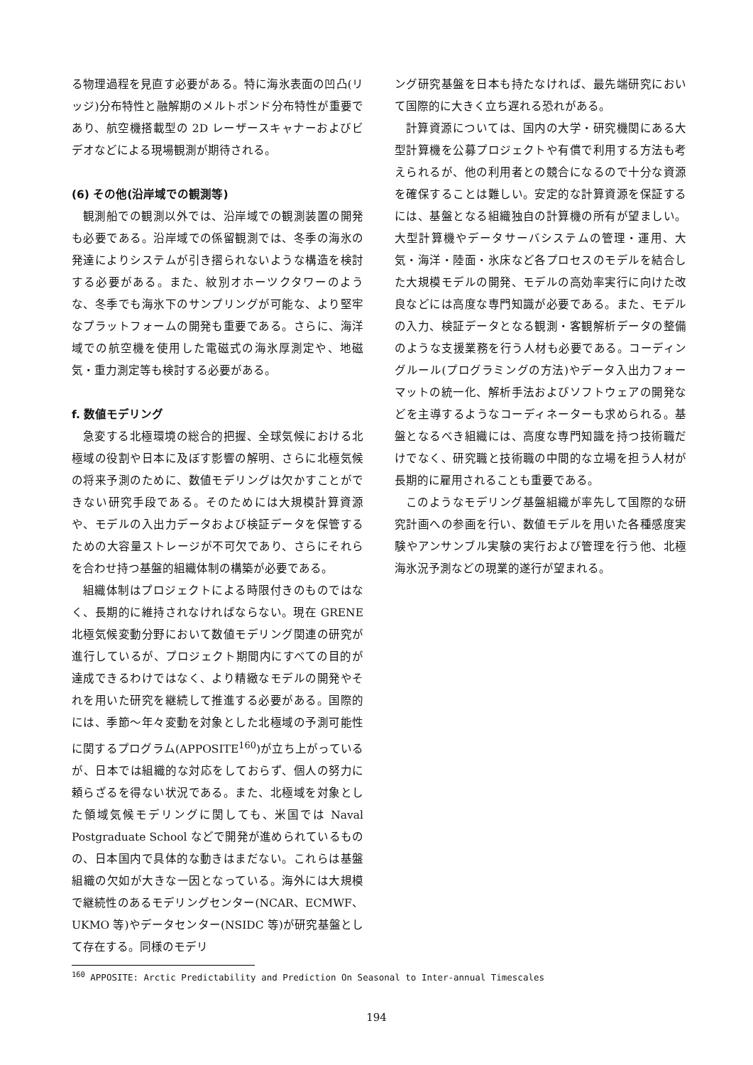る物理過程を見直す必要がある。特に海氷表面の凹凸(リッジ)分布特性と融解期のメルトポンド分布特性が重要であり、航空機搭載型の 2D レーザースキャナーおよびビデオなどによる現場観測が期待される。
(6) その他(沿岸域での観測等)
観測船での観測以外では、沿岸域での観測装置の開発も必要である。沿岸域での係留観測では、冬季の海氷の発達によりシステムが引き摺られないような構造を検討する必要がある。また、紋別オホーツクタワーのような、冬季でも海氷下のサンプリングが可能な、より堅牢なプラットフォームの開発も重要である。さらに、海洋域での航空機を使用した電磁式の海氷厚測定や、地磁気・重力測定等も検討する必要がある。
f. 数値モデリング
急変する北極環境の総合的把握、全球気候における北極域の役割や日本に及ぼす影響の解明、さらに北極気候の将来予測のために、数値モデリングは欠かすことができない研究手段である。そのためには大規模計算資源や、モデルの入出力データおよび検証データを保管するための大容量ストレージが不可欠であり、さらにそれらを合わせ持つ基盤的組織体制の構築が必要である。
組織体制はプロジェクトによる時限付きのものではなく、長期的に維持されなければならない。現在 GRENE 北極気候変動分野において数値モデリング関連の研究が進行しているが、プロジェクト期間内にすべての目的が達成できるわけではなく、より精緻なモデルの開発やそれを用いた研究を継続して推進する必要がある。国際的には、季節～年々変動を対象とした北極域の予測可能性に関するプログラム(APPOSITE<sup>160</sup>)が立ち上がっているが、日本では組織的な対応をしておらず、個人の努力に頼らざるを得ない状況である。また、北極域を対象とした領域気候モデリングに関しても、米国では Naval Postgraduate School などで開発が進められているものの、日本国内で具体的な動きはまだない。これらは基盤組織の欠如が大きな一因となっている。海外には大規模で継続性のあるモデリングセンター(NCAR、ECMWF、UKMO 等)やデータセンター(NSIDC 等)が研究基盤として存在する。同様のモデリ
ング研究基盤を日本も持たなければ、最先端研究において国際的に大きく立ち遅れる恐れがある。
計算資源については、国内の大学・研究機関にある大型計算機を公募プロジェクトや有償で利用する方法も考えられるが、他の利用者との競合になるので十分な資源を確保することは難しい。安定的な計算資源を保証するには、基盤となる組織独自の計算機の所有が望ましい。大型計算機やデータサーバシステムの管理・運用、大気・海洋・陸面・氷床など各プロセスのモデルを結合した大規模モデルの開発、モデルの高効率実行に向けた改良などには高度な専門知識が必要である。また、モデルの入力、検証データとなる観測・客観解析データの整備のような支援業務を行う人材も必要である。コーディングルール(プログラミングの方法)やデータ入出力フォーマットの統一化、解析手法およびソフトウェアの開発などを主導するようなコーディネーターも求められる。基盤となるべき組織には、高度な専門知識を持つ技術職だけでなく、研究職と技術職の中間的な立場を担う人材が長期的に雇用されることも重要である。
このようなモデリング基盤組織が率先して国際的な研究計画への参画を行い、数値モデルを用いた各種感度実験やアンサンブル実験の実行および管理を行う他、北極海氷況予測などの現業的遂行が望まれる。
<sup>160</sup> APPOSITE: Arctic Predictability and Prediction On Seasonal to Inter-annual Timescales
194